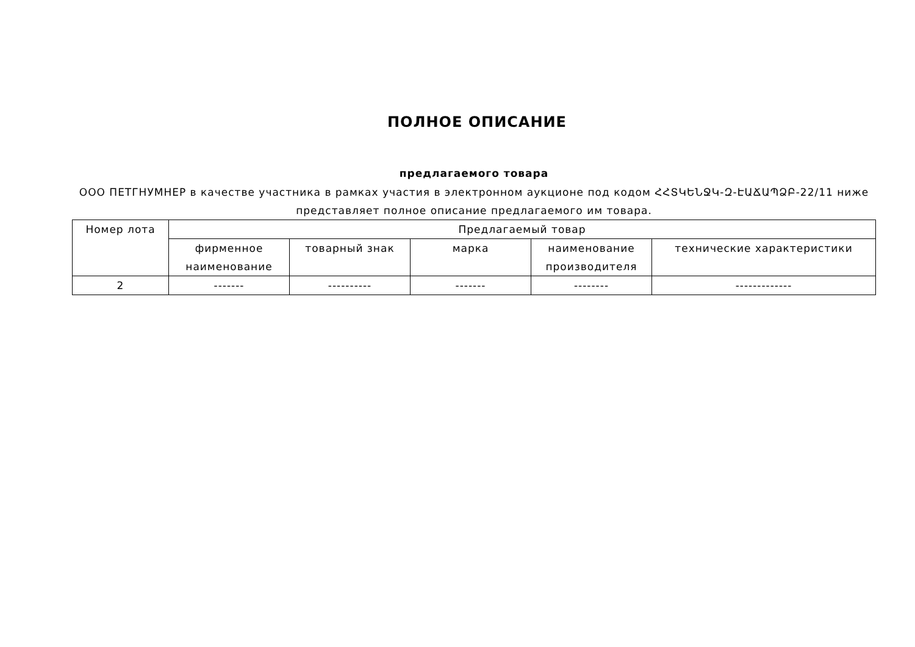ПОЛНОЕ ОПИСАНИЕ
предлагаемого товара
ООО ПЕТГНУМНЕР в качестве участника в рамках участия в электронном аукционе под кодом ՀՀՏԿԵՆՋԿ-Զ-ԷԱՃԱՊՁԲ-22/11 ниже представляет полное описание предлагаемого им товара.
| Номер лота | Предлагаемый товар | | | | |
| --- | --- | --- | --- | --- | --- |
| | фирменное наименование | товарный знак | марка | наименование производителя | технические характеристики |
| 2 | ------- | ---------- | ------- | -------- | ------------- |